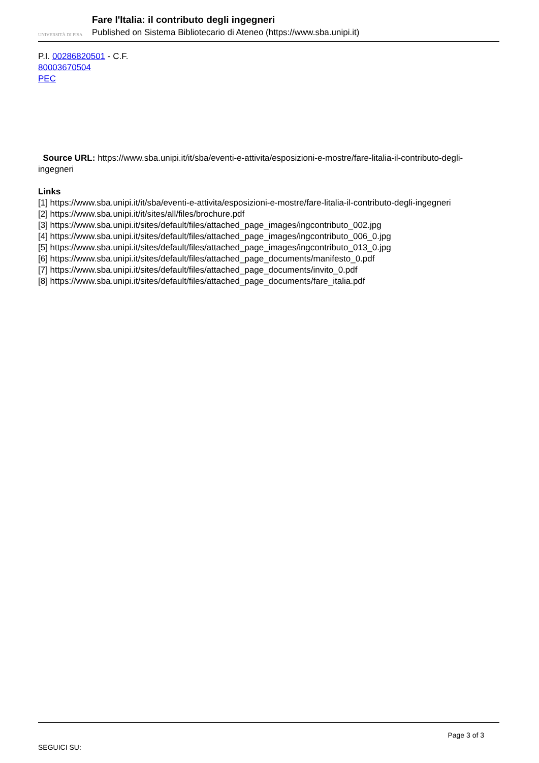UNIVERSITÀ DI PISA
Fare l'Italia: il contributo degli ingegneri
Published on Sistema Bibliotecario di Ateneo (https://www.sba.unipi.it)
P.I. 00286820501 - C.F.
80003670504
PEC
Source URL: https://www.sba.unipi.it/it/sba/eventi-e-attivita/esposizioni-e-mostre/fare-litalia-il-contributo-degli-ingegneri
Links
[1] https://www.sba.unipi.it/it/sba/eventi-e-attivita/esposizioni-e-mostre/fare-litalia-il-contributo-degli-ingegneri
[2] https://www.sba.unipi.it/it/sites/all/files/brochure.pdf
[3] https://www.sba.unipi.it/sites/default/files/attached_page_images/ingcontributo_002.jpg
[4] https://www.sba.unipi.it/sites/default/files/attached_page_images/ingcontributo_006_0.jpg
[5] https://www.sba.unipi.it/sites/default/files/attached_page_images/ingcontributo_013_0.jpg
[6] https://www.sba.unipi.it/sites/default/files/attached_page_documents/manifesto_0.pdf
[7] https://www.sba.unipi.it/sites/default/files/attached_page_documents/invito_0.pdf
[8] https://www.sba.unipi.it/sites/default/files/attached_page_documents/fare_italia.pdf
Page 3 of 3
SEGUICI SU: